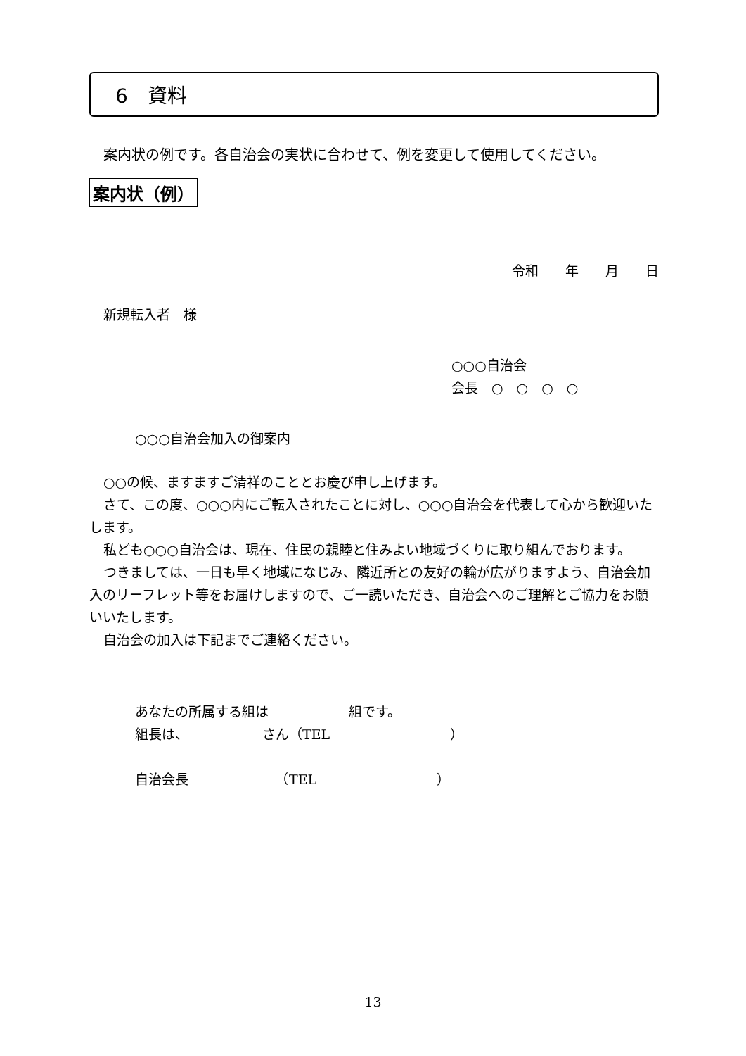6　資料
案内状の例です。各自治会の実状に合わせて、例を変更して使用してください。
案内状（例）
令和　　年　　月　　日
新規転入者　様
○○○自治会
会長　○　○　○　○
○○○自治会加入の御案内
○○の候、ますますご清祥のこととお慶び申し上げます。
さて、この度、○○○内にご転入されたことに対し、○○○自治会を代表して心から歓迎いたします。
私ども○○○自治会は、現在、住民の親睦と住みよい地域づくりに取り組んでおります。
つきましては、一日も早く地域になじみ、隣近所との友好の輪が広がりますよう、自治会加入のリーフレット等をお届けしますので、ご一読いただき、自治会へのご理解とご協力をお願いいたします。
自治会の加入は下記までご連絡ください。
あなたの所属する組は　　　　　　組です。
組長は、　　　　　　さん（TEL　　　　　　　　　）
自治会長　　　　　　　（TEL　　　　　　　　　）
13